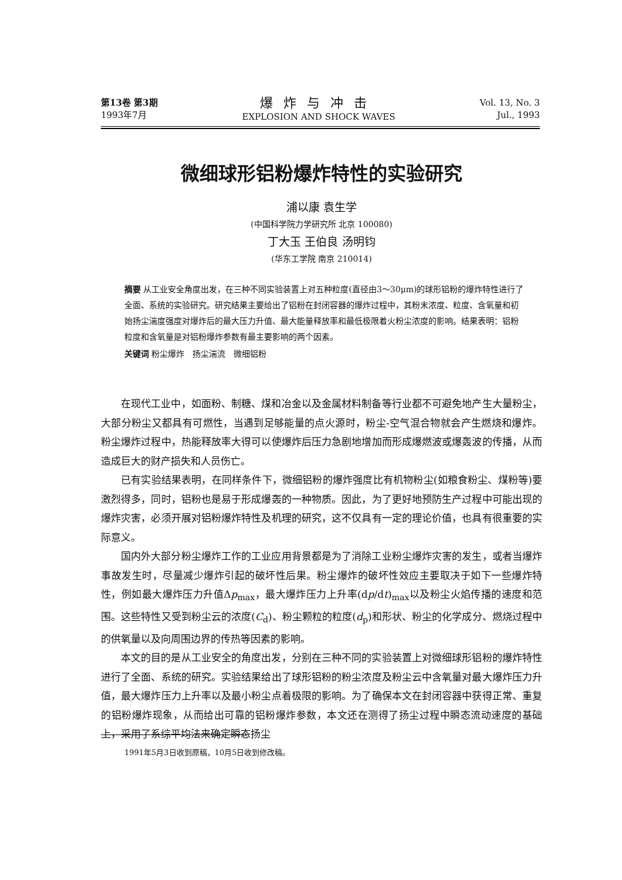第13卷 第3期
1993年7月
爆炸与冲击
EXPLOSION AND SHOCK WAVES
Vol. 13, No. 3
Jul., 1993
微细球形铝粉爆炸特性的实验研究
浦以康 袁生学
(中国科学院力学研究所 北京 100080)
丁大玉 王伯良 汤明钧
(华东工学院 南京 210014)
摘要 从工业安全角度出发，在三种不同实验装置上对五种粒度(直径由3～30μm)的球形铝粉的爆炸特性进行了全面、系统的实验研究。研究结果主要给出了铝粉在封闭容器的爆炸过程中，其粉末浓度、粒度、含氧量和初始扬尘湍度强度对爆炸后的最大压力升值、最大能量释放率和最低极限着火粉尘浓度的影响。结果表明：铝粉粒度和含氧量是对铝粉爆炸参数有最主要影响的两个因素。
关键词 粉尘爆炸　扬尘湍流　微细铝粉
在现代工业中，如面粉、制糖、煤和冶金以及金属材料制备等行业都不可避免地产生大量粉尘，大部分粉尘又都具有可燃性，当遇到足够能量的点火源时，粉尘-空气混合物就会产生燃烧和爆炸。粉尘爆炸过程中，热能释放率大得可以使爆炸后压力急剧地增加而形成爆燃波或爆轰波的传播，从而造成巨大的财产损失和人员伤亡。
已有实验结果表明，在同样条件下，微细铝粉的爆炸强度比有机物粉尘(如粮食粉尘、煤粉等)要激烈得多，同时，铝粉也是易于形成爆轰的一种物质。因此，为了更好地预防生产过程中可能出现的爆炸灾害，必须开展对铝粉爆炸特性及机理的研究，这不仅具有一定的理论价值，也具有很重要的实际意义。
国内外大部分粉尘爆炸工作的工业应用背景都是为了消除工业粉尘爆炸灾害的发生，或者当爆炸事故发生时，尽量减少爆炸引起的破坏性后果。粉尘爆炸的破坏性效应主要取决于如下一些爆炸特性，例如最大爆炸压力升值Δp<sub>max</sub>，最大爆炸压力上升率(dp/dt)<sub>max</sub>以及粉尘火焰传播的速度和范围。这些特性又受到粉尘云的浓度(C<sub>d</sub>)、粉尘颗粒的粒度(d<sub>p</sub>)和形状、粉尘的化学成分、燃烧过程中的供氧量以及向周围边界的传热等因素的影响。
本文的目的是从工业安全的角度出发，分别在三种不同的实验装置上对微细球形铝粉的爆炸特性进行了全面、系统的研究。实验结果给出了球形铝粉的粉尘浓度及粉尘云中含氧量对最大爆炸压力升值，最大爆炸压力上升率以及最小粉尘点着极限的影响。为了确保本文在封闭容器中获得正常、重复的铝粉爆炸现象，从而给出可靠的铝粉爆炸参数，本文还在测得了扬尘过程中瞬态流动速度的基础上，采用了系综平均法来确定瞬态扬尘
1991年5月3日收到原稿，10月5日收到修改稿。